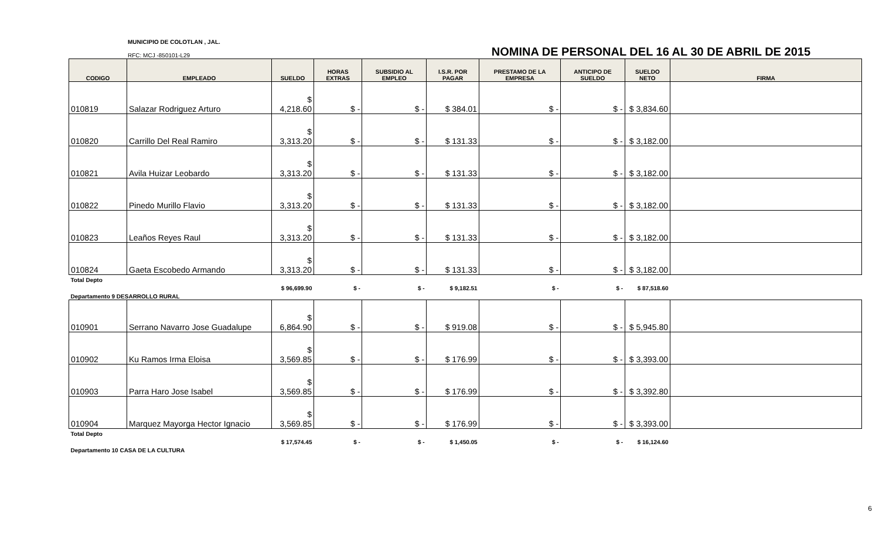MUNICIPIO DE COLOTLAN , JAL.
RFC: MCJ -850101-L29
NOMINA DE PERSONAL DEL 16 AL 30 DE ABRIL DE 2015
| CODIGO | EMPLEADO | SUELDO | HORAS EXTRAS | SUBSIDIO AL EMPLEO | I.S.R. POR PAGAR | PRESTAMO DE LA EMPRESA | ANTICIPO DE SUELDO | SUELDO NETO | FIRMA |
| --- | --- | --- | --- | --- | --- | --- | --- | --- | --- |
| 010819 | Salazar Rodriguez Arturo | $ 4,218.60 | $ - | $ - | $ 384.01 | $ - | $ - | $ 3,834.60 | |
| 010820 | Carrillo Del Real Ramiro | $ 3,313.20 | $ - | $ - | $ 131.33 | $ - | $ - | $ 3,182.00 | |
| 010821 | Avila Huizar Leobardo | $ 3,313.20 | $ - | $ - | $ 131.33 | $ - | $ - | $ 3,182.00 | |
| 010822 | Pinedo Murillo Flavio | $ 3,313.20 | $ - | $ - | $ 131.33 | $ - | $ - | $ 3,182.00 | |
| 010823 | Leaños Reyes Raul | $ 3,313.20 | $ - | $ - | $ 131.33 | $ - | $ - | $ 3,182.00 | |
| 010824 | Gaeta Escobedo Armando | $ 3,313.20 | $ - | $ - | $ 131.33 | $ - | $ - | $ 3,182.00 | |
| Total Depto | | | | | | | | | |
| | | $ 96,699.90 | $ - | $ - | $ 9,182.51 | $ - | $ - | $ 87,518.60 | |
| Departamento 9 DESARROLLO RURAL | | | | | | | | | |
| 010901 | Serrano Navarro Jose Guadalupe | $ 6,864.90 | $ - | $ - | $ 919.08 | $ - | $ - | $ 5,945.80 | |
| 010902 | Ku Ramos Irma Eloisa | $ 3,569.85 | $ - | $ - | $ 176.99 | $ - | $ - | $ 3,393.00 | |
| 010903 | Parra Haro Jose Isabel | $ 3,569.85 | $ - | $ - | $ 176.99 | $ - | $ - | $ 3,392.80 | |
| 010904 | Marquez Mayorga Hector Ignacio | $ 3,569.85 | $ - | $ - | $ 176.99 | $ - | $ - | $ 3,393.00 | |
| Total Depto | | | | | | | | | |
| | | $ 17,574.45 | $ - | $ - | $ 1,450.05 | $ - | $ - | $ 16,124.60 | |
| Departamento 10 CASA DE LA CULTURA | | | | | | | | | |
6